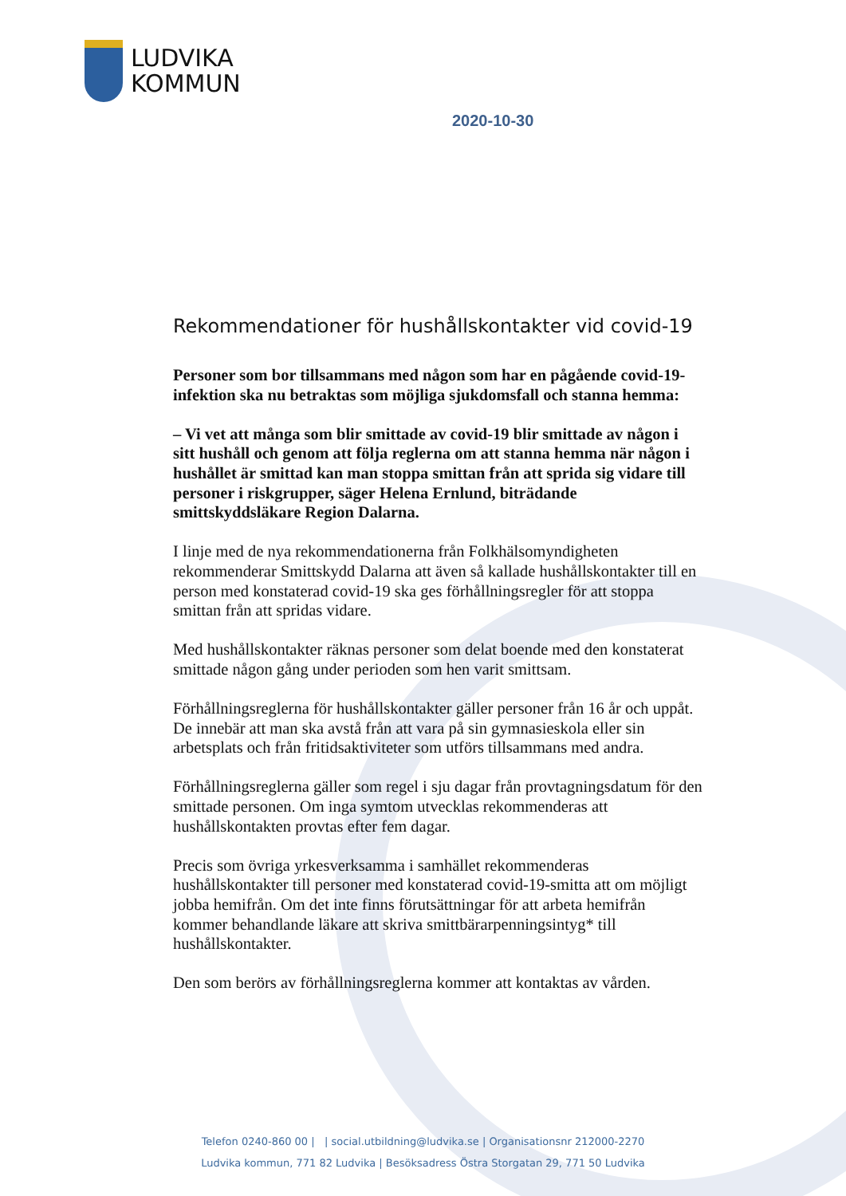LUDVIKA
KOMMUN
2020-10-30
Rekommendationer för hushållskontakter vid covid-19
Personer som bor tillsammans med någon som har en pågående covid-19-infektion ska nu betraktas som möjliga sjukdomsfall och stanna hemma:
– Vi vet att många som blir smittade av covid-19 blir smittade av någon i sitt hushåll och genom att följa reglerna om att stanna hemma när någon i hushållet är smittad kan man stoppa smittan från att sprida sig vidare till personer i riskgrupper, säger Helena Ernlund, biträdande smittskyddsläkare Region Dalarna.
I linje med de nya rekommendationerna från Folkhälsomyndigheten rekommenderar Smittskydd Dalarna att även så kallade hushållskontakter till en person med konstaterad covid-19 ska ges förhållningsregler för att stoppa smittan från att spridas vidare.
Med hushållskontakter räknas personer som delat boende med den konstaterat smittade någon gång under perioden som hen varit smittsam.
Förhållningsreglerna för hushållskontakter gäller personer från 16 år och uppåt. De innebär att man ska avstå från att vara på sin gymnasieskola eller sin arbetsplats och från fritidsaktiviteter som utförs tillsammans med andra.
Förhållningsreglerna gäller som regel i sju dagar från provtagningsdatum för den smittade personen. Om inga symtom utvecklas rekommenderas att hushållskontakten provtas efter fem dagar.
Precis som övriga yrkesverksamma i samhället rekommenderas hushållskontakter till personer med konstaterad covid-19-smitta att om möjligt jobba hemifrån. Om det inte finns förutsättningar för att arbeta hemifrån kommer behandlande läkare att skriva smittbärarpenningsintyg* till hushållskontakter.
Den som berörs av förhållningsreglerna kommer att kontaktas av vården.
Telefon 0240-860 00 | | social.utbildning@ludvika.se | Organisationsnr 212000-2270
Ludvika kommun, 771 82 Ludvika | Besöksadress Östra Storgatan 29, 771 50 Ludvika